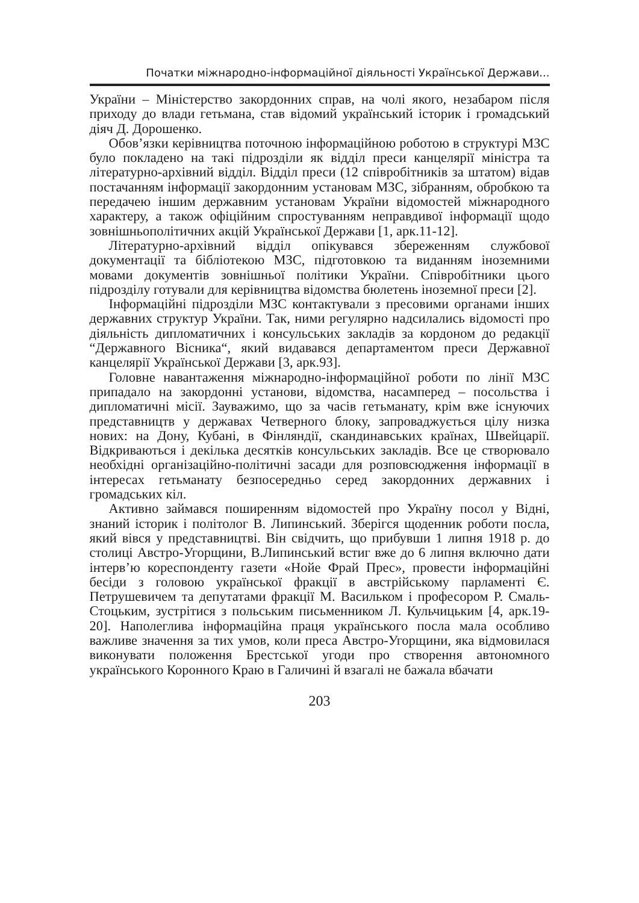Початки міжнародно-інформаційної діяльності Української Держави...
України – Міністерство закордонних справ, на чолі якого, незабаром після приходу до влади гетьмана, став відомий український історик і громадський діяч Д. Дорошенко.
Обов’язки керівництва поточною інформаційною роботою в структурі МЗС було покладено на такі підрозділи як відділ преси канцелярії міністра та літературно-архівний відділ. Відділ преси (12 співробітників за штатом) відав постачанням інформації закордонним установам МЗС, зібранням, обробкою та передачею іншим державним установам України відомостей міжнародного характеру, а також офіційним спростуванням неправдивої інформації щодо зовнішньополітичних акцій Української Держави [1, арк.11-12].
Літературно-архівний відділ опікувався збереженням службової документації та бібліотекою МЗС, підготовкою та виданням іноземними мовами документів зовнішньої політики України. Співробітники цього підрозділу готували для керівництва відомства бюлетень іноземної преси [2].
Інформаційні підрозділи МЗС контактували з пресовими органами інших державних структур України. Так, ними регулярно надсилались відомості про діяльність дипломатичних і консульських закладів за кордоном до редакції “Державного Вісника“, який видавався департаментом преси Державної канцелярії Української Держави [3, арк.93].
Головне навантаження міжнародно-інформаційної роботи по лінії МЗС припадало на закордонні установи, відомства, насамперед – посольства і дипломатичні місії. Зауважимо, що за часів гетьманату, крім вже існуючих представництв у державах Четверного блоку, запроваджується цілу низка нових: на Дону, Кубані, в Фінляндії, скандинавських країнах, Швейцарії. Відкриваються і декілька десятків консульських закладів. Все це створювало необхідні організаційно-політичні засади для розповсюдження інформації в інтересах гетьманату безпосередньо серед закордонних державних і громадських кіл.
Активно займався поширенням відомостей про Україну посол у Відні, знаний історик і політолог В. Липинський. Зберігся щоденник роботи посла, який вівся у представництві. Він свідчить, що прибувши 1 липня 1918 р. до столиці Австро-Угорщини, В.Липинський встиг вже до 6 липня включно дати інтерв’ю кореспонденту газети «Нойе Фрай Прес», провести інформаційні бесіди з головою української фракції в австрійському парламенті Є. Петрушевичем та депутатами фракції М. Васильком і професором Р. Смаль-Стоцьким, зустрітися з польським письменником Л. Кульчицьким [4, арк.19-20]. Наполеглива інформаційна праця українського посла мала особливо важливе значення за тих умов, коли преса Австро-Угорщини, яка відмовилася виконувати положення Брестської угоди про створення автономного українського Коронного Краю в Галичині й взагалі не бажала вбачати
203